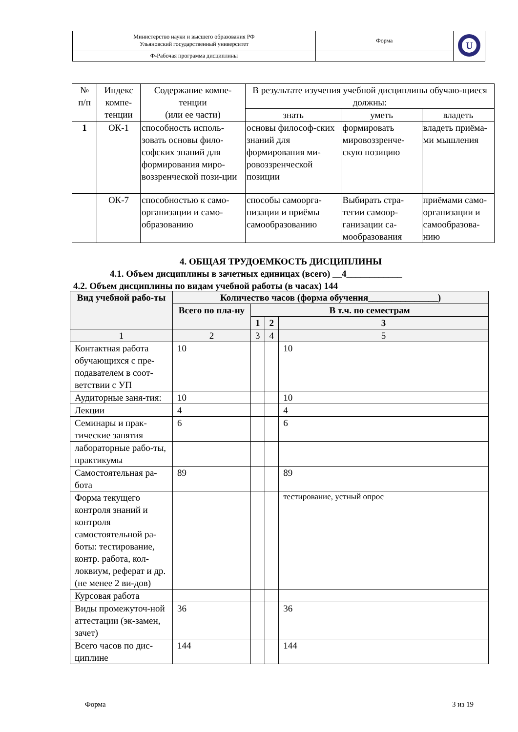| Министерство науки и высшего образования РФ Ульяновский государственный университет | Форма | U |
| Ф-Рабочая программа дисциплины | | |
| № п/п | Индекс компе-тенции | Содержание компе-тенции (или ее части) | В результате изучения учебной дисциплины обучаю-щиеся должны: | | |
| --- | --- | --- | --- | --- | --- |
| | | | знать | уметь | владеть |
| 1 | ОК-1 | способность исполь-зовать основы фило-софских знаний для формирования миро-воззренческой пози-ции | основы философ-ских знаний для формирования ми-ровоззренческой позиции | формировать мировоззренче-скую позицию | владеть приёма-ми мышления |
| | ОК-7 | способностью к само-организации и само-образованию | способы самоорга-низации и приёмы самообразованию | Выбирать стра-тегии самоор-ганизации са-мообразования | приёмами само-организации и самообразова-нию |
4. ОБЩАЯ ТРУДОЕМКОСТЬ ДИСЦИПЛИНЫ
4.1. Объем дисциплины в зачетных единицах (всего) __4____________
4.2. Объем дисциплины по видам учебной работы (в часах) 144
| Вид учебной рабо-ты | Количество часов (форма обучения_______________) | | | |
| --- | --- | --- | --- | --- |
| | Всего по пла-ну | В т.ч. по семестрам | | |
| | | 1 | 2 | 3 |
| 1 | 2 | 3 | 4 | 5 |
| Контактная работа обучающихся с пре-подавателем в соот-ветствии с УП | 10 | | | 10 |
| Аудиторные заня-тия: | 10 | | | 10 |
| Лекции | 4 | | | 4 |
| Семинары и прак-тические занятия | 6 | | | 6 |
| лабораторные рабо-ты, практикумы | | | | |
| Самостоятельная ра-бота | 89 | | | 89 |
| Форма текущего контроля знаний и контроля самостоятельной ра-боты: тестирование, контр. работа, кол-локвиум, реферат и др.(не менее 2 ви-дов) | | | | тестирование, устный опрос |
| Курсовая работа | | | | |
| Виды промежуточ-ной аттестации (эк-замен, зачет) | 36 | | | 36 |
| Всего часов по дис-циплине | 144 | | | 144 |
Форма 3 из 19